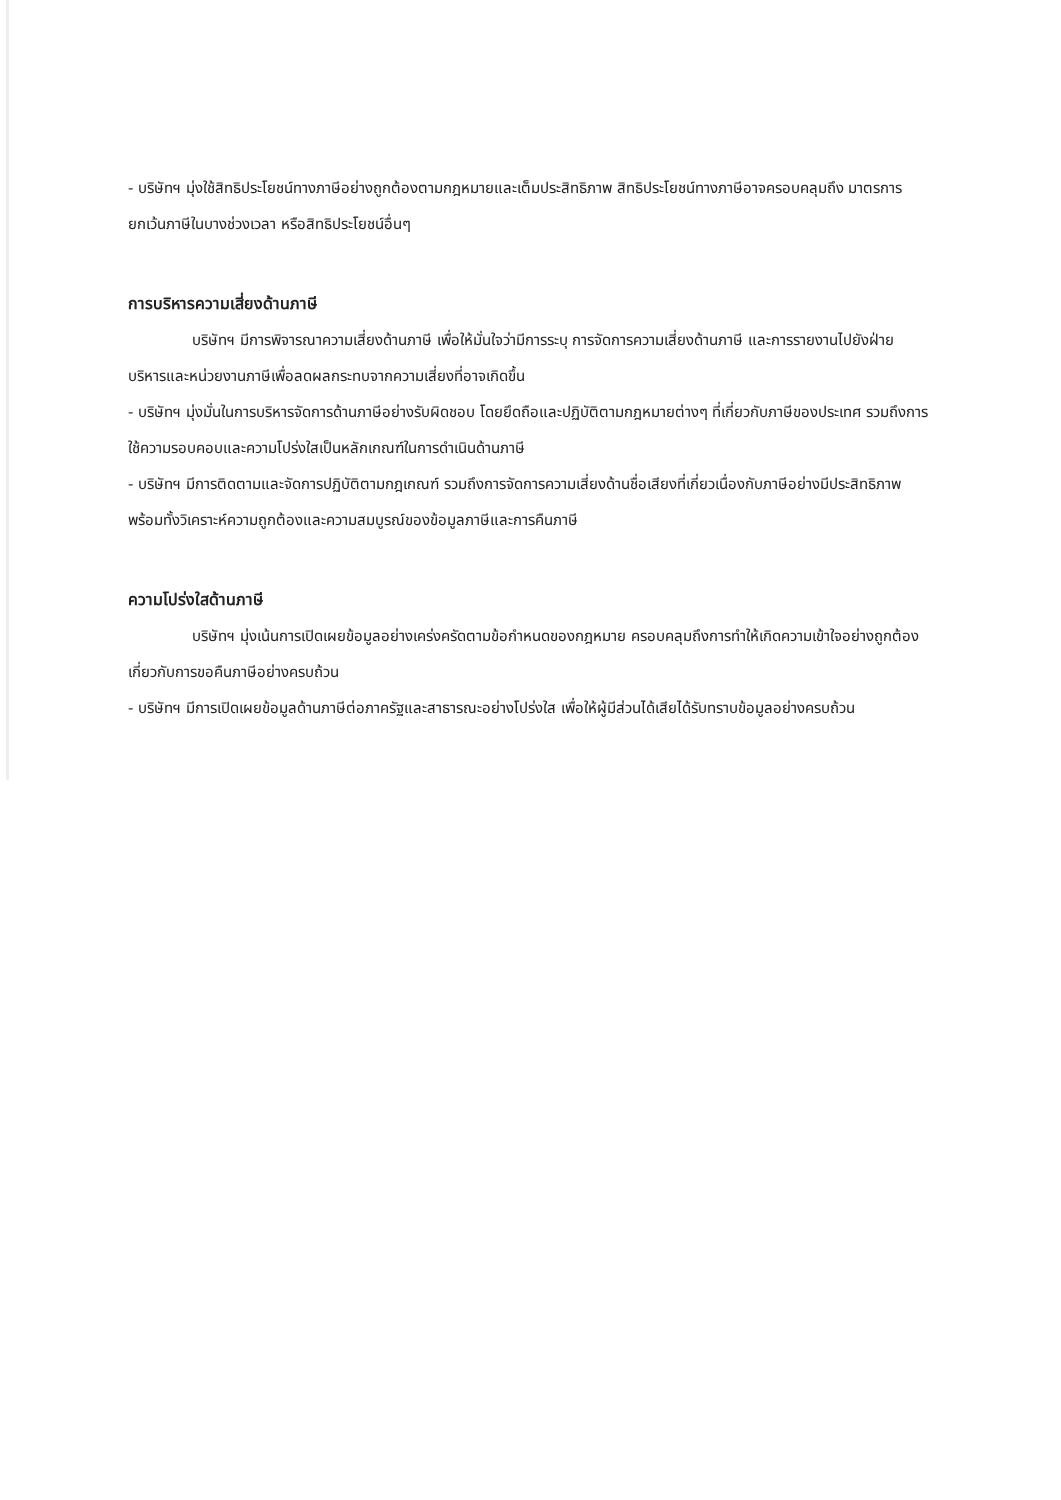- บริษัทฯ มุ่งใช้สิทธิประโยชน์ทางภาษีอย่างถูกต้องตามกฎหมายและเต็มประสิทธิภาพ สิทธิประโยชน์ทางภาษีอาจครอบคลุมถึง มาตรการยกเว้นภาษีในบางช่วงเวลา หรือสิทธิประโยชน์อื่นๆ
การบริหารความเสี่ยงด้านภาษี
บริษัทฯ มีการพิจารณาความเสี่ยงด้านภาษี เพื่อให้มั่นใจว่ามีการระบุ การจัดการความเสี่ยงด้านภาษี และการรายงานไปยังฝ่ายบริหารและหน่วยงานภาษีเพื่อลดผลกระทบจากความเสี่ยงที่อาจเกิดขึ้น
- บริษัทฯ มุ่งมั่นในการบริหารจัดการด้านภาษีอย่างรับผิดชอบ โดยยึดถือและปฏิบัติตามกฎหมายต่างๆ ที่เกี่ยวกับภาษีของประเทศ รวมถึงการใช้ความรอบคอบและความโปร่งใสเป็นหลักเกณฑ์ในการดำเนินด้านภาษี
- บริษัทฯ มีการติดตามและจัดการปฏิบัติตามกฎเกณฑ์ รวมถึงการจัดการความเสี่ยงด้านชื่อเสียงที่เกี่ยวเนื่องกับภาษีอย่างมีประสิทธิภาพ พร้อมทั้งวิเคราะห์ความถูกต้องและความสมบูรณ์ของข้อมูลภาษีและการคืนภาษี
ความโปร่งใสด้านภาษี
บริษัทฯ มุ่งเน้นการเปิดเผยข้อมูลอย่างเคร่งครัดตามข้อกำหนดของกฎหมาย ครอบคลุมถึงการทำให้เกิดความเข้าใจอย่างถูกต้องเกี่ยวกับการขอคืนภาษีอย่างครบถ้วน
- บริษัทฯ มีการเปิดเผยข้อมูลด้านภาษีต่อภาครัฐและสาธารณะอย่างโปร่งใส เพื่อให้ผู้มีส่วนได้เสียได้รับทราบข้อมูลอย่างครบถ้วน